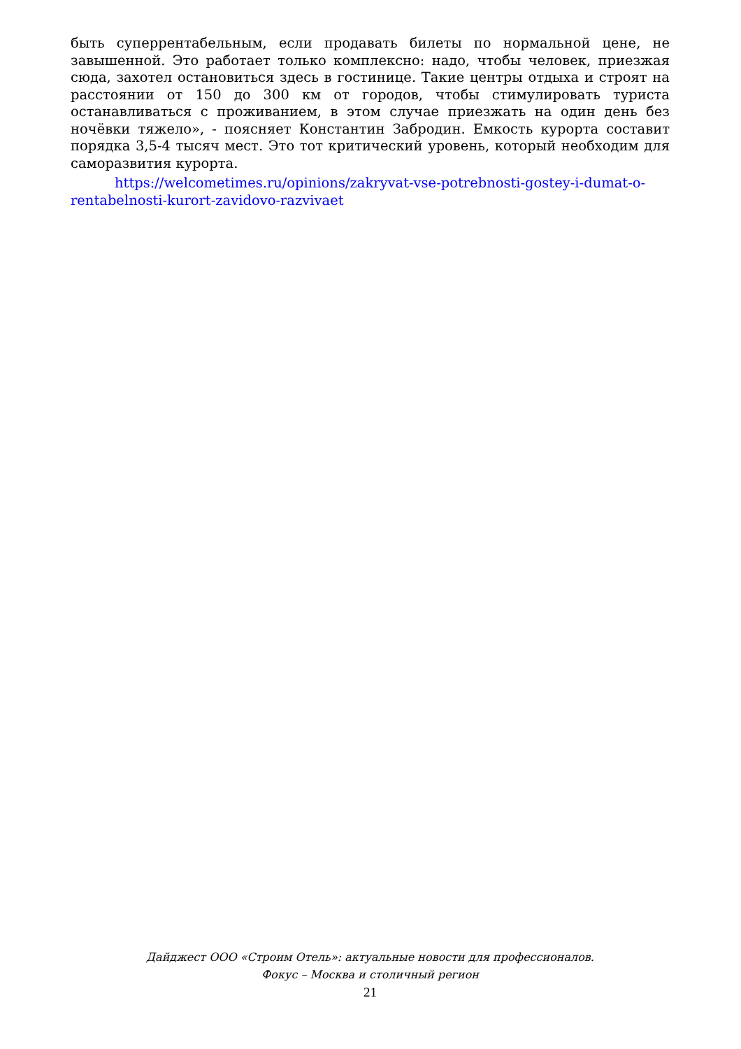быть суперрентабельным, если продавать билеты по нормальной цене, не завышенной. Это работает только комплексно: надо, чтобы человек, приезжая сюда, захотел остановиться здесь в гостинице. Такие центры отдыха и строят на расстоянии от 150 до 300 км от городов, чтобы стимулировать туриста останавливаться с проживанием, в этом случае приезжать на один день без ночёвки тяжело», - поясняет Константин Забродин. Емкость курорта составит порядка 3,5-4 тысяч мест. Это тот критический уровень, который необходим для саморазвития курорта.
https://welcometimes.ru/opinions/zakryvat-vse-potrebnosti-gostey-i-dumat-o-rentabelnosti-kurort-zavidovo-razvivaet
Дайджест ООО «Строим Отель»: актуальные новости для профессионалов.
Фокус – Москва и столичный регион
21